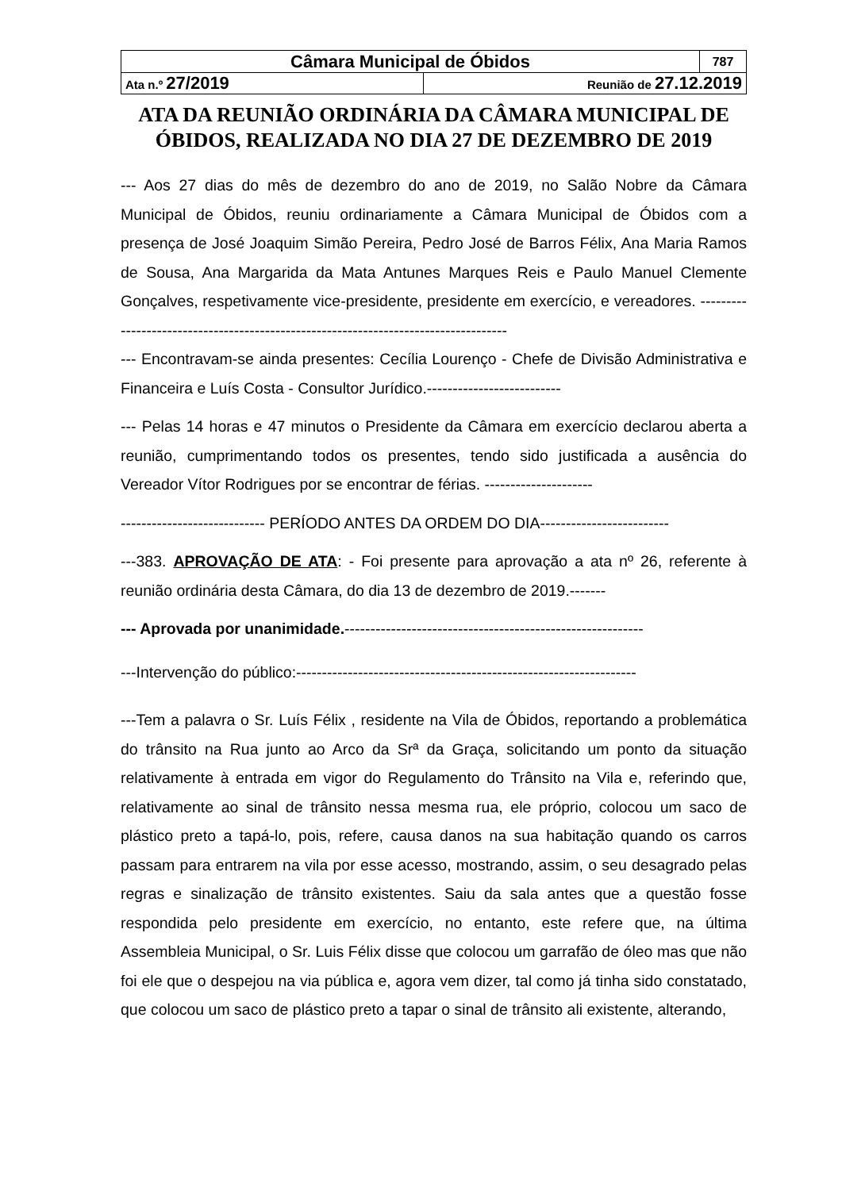| Câmara Municipal de Óbidos | | 787 |
| Ata n.º 27/2019 | Reunião de 27.12.2019 | |
ATA DA REUNIÃO ORDINÁRIA DA CÂMARA MUNICIPAL DE ÓBIDOS, REALIZADA NO DIA 27 DE DEZEMBRO DE 2019
--- Aos 27 dias do mês de dezembro do ano de 2019, no Salão Nobre da Câmara Municipal de Óbidos, reuniu ordinariamente a Câmara Municipal de Óbidos com a presença de José Joaquim Simão Pereira, Pedro José de Barros Félix, Ana Maria Ramos de Sousa, Ana Margarida da Mata Antunes Marques Reis e Paulo Manuel Clemente Gonçalves, respetivamente vice-presidente, presidente em exercício, e vereadores. ------------------------------------------------------------------------------------
--- Encontravam-se ainda presentes: Cecília Lourenço - Chefe de Divisão Administrativa e Financeira e Luís Costa - Consultor Jurídico.--------------------------
--- Pelas 14 horas e 47 minutos o Presidente da Câmara em exercício declarou aberta a reunião, cumprimentando todos os presentes, tendo sido justificada a ausência do Vereador Vítor Rodrigues por se encontrar de férias. ---------------------
---------------------------- PERÍODO ANTES DA ORDEM DO DIA-------------------------
---383. APROVAÇÃO DE ATA: - Foi presente para aprovação a ata nº 26, referente à reunião ordinária desta Câmara, do dia 13 de dezembro de 2019.-------
--- Aprovada por unanimidade.----------------------------------------------------------
---Intervenção do público:------------------------------------------------------------------
---Tem a palavra o Sr. Luís Félix , residente na Vila de Óbidos, reportando a problemática do trânsito na Rua junto ao Arco da Srª da Graça, solicitando um ponto da situação relativamente à entrada em vigor do Regulamento do Trânsito na Vila e, referindo que, relativamente ao sinal de trânsito nessa mesma rua, ele próprio, colocou um saco de plástico preto a tapá-lo, pois, refere, causa danos na sua habitação quando os carros passam para entrarem na vila por esse acesso, mostrando, assim, o seu desagrado pelas regras e sinalização de trânsito existentes. Saiu da sala antes que a questão fosse respondida pelo presidente em exercício, no entanto, este refere que, na última Assembleia Municipal, o Sr. Luis Félix disse que colocou um garrafão de óleo mas que não foi ele que o despejou na via pública e, agora vem dizer, tal como já tinha sido constatado, que colocou um saco de plástico preto a tapar o sinal de trânsito ali existente, alterando,